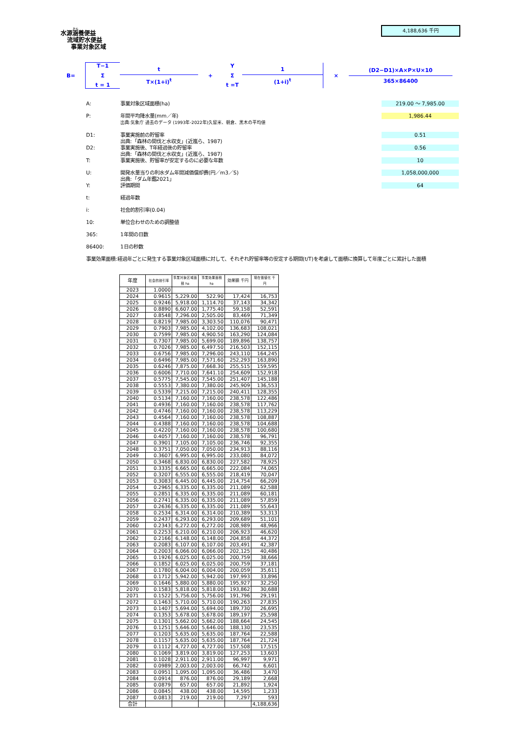水源涵養便益
流域貯水便益
事業対象区域
4,188,636 千円
B=
T−1
Σ
t = 1
t
T×(1+i)<sup>t</sup>
+
Y
Σ
t =T
1
(1+i)<sup>t</sup>
×
(D2−D1)×A×P×U×10
365×86400
A: 事業対象区域面積(ha) 219.00 ～ 7,985.00
P: 年間平均降水量(mm／年)
出典:気象庁 過去のデータ (1993年-2022年)久留米、朝倉、黒木の平均値 1,986.44
D1: 事業実施前の貯留率
出典:「森林の間伐と水収支」(近嵐ら、1987) 0.51
D2: 事業実施後、T年経過後の貯留率
出典:「森林の間伐と水収支」(近嵐ら、1987) 0.56
T: 事業実施後、貯留率が安定するのに必要な年数 10
U: 開発水量当りの利水ダム年間減価償却費(円／m3／S)
出典:「ダム年鑑2021」 1,058,000,000
Y: 評価期間 64
t: 経過年数
i: 社会的割引率(0.04)
10: 単位合わせのための調整値
365: 1年間の日数
86400: 1日の秒数
事業効果面積:経過年ごとに発生する事業対象区域面積に対して、それぞれ貯留率等の安定する期間(t/T)を考慮して面積に換算して年度ごとに累計した面積
| 年度 | 社会的割引率 | 事業対象区域面積 ha | 事業効果面積 ha | 効果額 千円 | 現在価値化 千円 |
| --- | --- | --- | --- | --- | --- |
| 2023 | 1.0000 | | | | |
| 2024 | 0.9615 | 5,229.00 | 522.90 | 17,424 | 16,753 |
| 2025 | 0.9246 | 5,918.00 | 1,114.70 | 37,143 | 34,342 |
| 2026 | 0.8890 | 6,607.00 | 1,775.40 | 59,158 | 52,591 |
| 2027 | 0.8548 | 7,296.00 | 2,505.00 | 83,469 | 71,349 |
| 2028 | 0.8219 | 7,985.00 | 3,303.50 | 110,076 | 90,471 |
| 2029 | 0.7903 | 7,985.00 | 4,102.00 | 136,683 | 108,021 |
| 2030 | 0.7599 | 7,985.00 | 4,900.50 | 163,290 | 124,084 |
| 2031 | 0.7307 | 7,985.00 | 5,699.00 | 189,896 | 138,757 |
| 2032 | 0.7026 | 7,985.00 | 6,497.50 | 216,503 | 152,115 |
| 2033 | 0.6756 | 7,985.00 | 7,296.00 | 243,110 | 164,245 |
| 2034 | 0.6496 | 7,985.00 | 7,571.60 | 252,293 | 163,890 |
| 2035 | 0.6246 | 7,875.00 | 7,668.30 | 255,515 | 159,595 |
| 2036 | 0.6006 | 7,710.00 | 7,641.10 | 254,609 | 152,918 |
| 2037 | 0.5775 | 7,545.00 | 7,545.00 | 251,407 | 145,188 |
| 2038 | 0.5553 | 7,380.00 | 7,380.00 | 245,909 | 136,553 |
| 2039 | 0.5339 | 7,215.00 | 7,215.00 | 240,411 | 128,355 |
| 2040 | 0.5134 | 7,160.00 | 7,160.00 | 238,578 | 122,486 |
| 2041 | 0.4936 | 7,160.00 | 7,160.00 | 238,578 | 117,762 |
| 2042 | 0.4746 | 7,160.00 | 7,160.00 | 238,578 | 113,229 |
| 2043 | 0.4564 | 7,160.00 | 7,160.00 | 238,578 | 108,887 |
| 2044 | 0.4388 | 7,160.00 | 7,160.00 | 238,578 | 104,688 |
| 2045 | 0.4220 | 7,160.00 | 7,160.00 | 238,578 | 100,680 |
| 2046 | 0.4057 | 7,160.00 | 7,160.00 | 238,578 | 96,791 |
| 2047 | 0.3901 | 7,105.00 | 7,105.00 | 236,746 | 92,355 |
| 2048 | 0.3751 | 7,050.00 | 7,050.00 | 234,913 | 88,116 |
| 2049 | 0.3607 | 6,995.00 | 6,995.00 | 233,080 | 84,072 |
| 2050 | 0.3468 | 6,830.00 | 6,830.00 | 227,582 | 78,925 |
| 2051 | 0.3335 | 6,665.00 | 6,665.00 | 222,084 | 74,065 |
| 2052 | 0.3207 | 6,555.00 | 6,555.00 | 218,419 | 70,047 |
| 2053 | 0.3083 | 6,445.00 | 6,445.00 | 214,754 | 66,209 |
| 2054 | 0.2965 | 6,335.00 | 6,335.00 | 211,089 | 62,588 |
| 2055 | 0.2851 | 6,335.00 | 6,335.00 | 211,089 | 60,181 |
| 2056 | 0.2741 | 6,335.00 | 6,335.00 | 211,089 | 57,859 |
| 2057 | 0.2636 | 6,335.00 | 6,335.00 | 211,089 | 55,643 |
| 2058 | 0.2534 | 6,314.00 | 6,314.00 | 210,389 | 53,313 |
| 2059 | 0.2437 | 6,293.00 | 6,293.00 | 209,689 | 51,101 |
| 2060 | 0.2343 | 6,272.00 | 6,272.00 | 208,989 | 48,966 |
| 2061 | 0.2253 | 6,210.00 | 6,210.00 | 206,923 | 46,620 |
| 2062 | 0.2166 | 6,148.00 | 6,148.00 | 204,858 | 44,372 |
| 2063 | 0.2083 | 6,107.00 | 6,107.00 | 203,491 | 42,387 |
| 2064 | 0.2003 | 6,066.00 | 6,066.00 | 202,125 | 40,486 |
| 2065 | 0.1926 | 6,025.00 | 6,025.00 | 200,759 | 38,666 |
| 2066 | 0.1852 | 6,025.00 | 6,025.00 | 200,759 | 37,181 |
| 2067 | 0.1780 | 6,004.00 | 6,004.00 | 200,059 | 35,611 |
| 2068 | 0.1712 | 5,942.00 | 5,942.00 | 197,993 | 33,896 |
| 2069 | 0.1646 | 5,880.00 | 5,880.00 | 195,927 | 32,250 |
| 2070 | 0.1583 | 5,818.00 | 5,818.00 | 193,862 | 30,688 |
| 2071 | 0.1522 | 5,756.00 | 5,756.00 | 191,796 | 29,191 |
| 2072 | 0.1463 | 5,710.00 | 5,710.00 | 190,263 | 27,835 |
| 2073 | 0.1407 | 5,694.00 | 5,694.00 | 189,730 | 26,695 |
| 2074 | 0.1353 | 5,678.00 | 5,678.00 | 189,197 | 25,598 |
| 2075 | 0.1301 | 5,662.00 | 5,662.00 | 188,664 | 24,545 |
| 2076 | 0.1251 | 5,646.00 | 5,646.00 | 188,130 | 23,535 |
| 2077 | 0.1203 | 5,635.00 | 5,635.00 | 187,764 | 22,588 |
| 2078 | 0.1157 | 5,635.00 | 5,635.00 | 187,764 | 21,724 |
| 2079 | 0.1112 | 4,727.00 | 4,727.00 | 157,508 | 17,515 |
| 2080 | 0.1069 | 3,819.00 | 3,819.00 | 127,253 | 13,603 |
| 2081 | 0.1028 | 2,911.00 | 2,911.00 | 96,997 | 9,971 |
| 2082 | 0.0989 | 2,003.00 | 2,003.00 | 66,742 | 6,601 |
| 2083 | 0.0951 | 1,095.00 | 1,095.00 | 36,486 | 3,470 |
| 2084 | 0.0914 | 876.00 | 876.00 | 29,189 | 2,668 |
| 2085 | 0.0879 | 657.00 | 657.00 | 21,892 | 1,924 |
| 2086 | 0.0845 | 438.00 | 438.00 | 14,595 | 1,233 |
| 2087 | 0.0813 | 219.00 | 219.00 | 7,297 | 593 |
| 合計 | | | | | 4,188,636 |